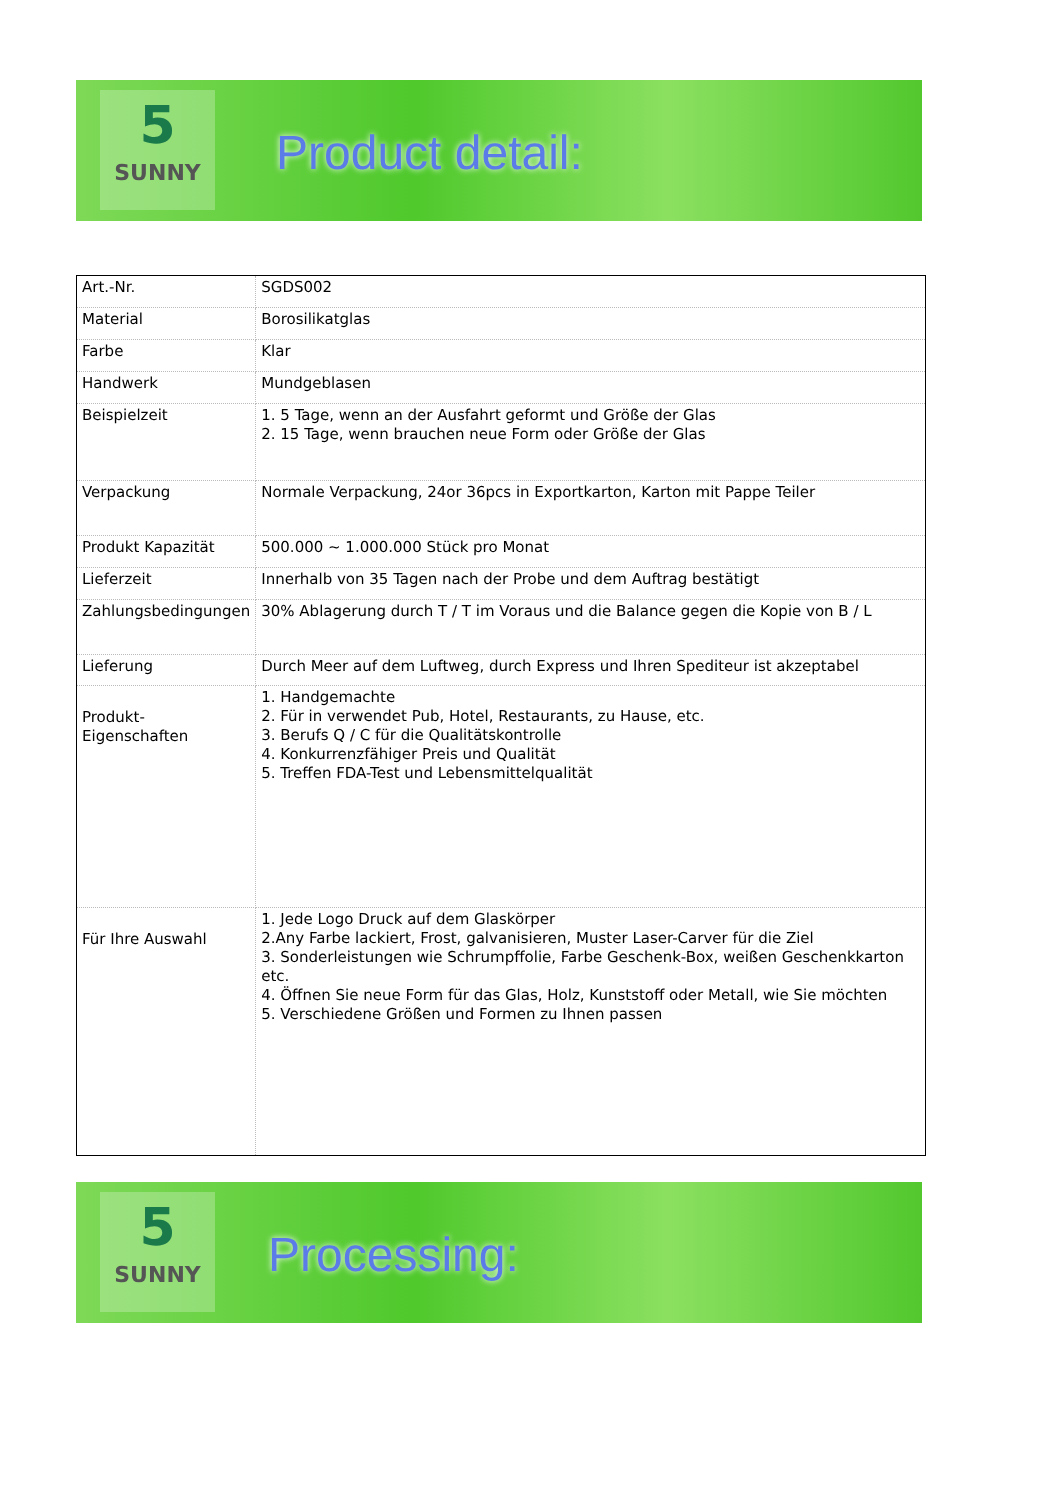5
SUNNY
Product detail:
| Art.-Nr. | SGDS002 |
| Material | Borosilikatglas |
| Farbe | Klar |
| Handwerk | Mundgeblasen |
| Beispielzeit | 1. 5 Tage, wenn an der Ausfahrt geformt und Größe der Glas 2. 15 Tage, wenn brauchen neue Form oder Größe der Glas |
| Verpackung | Normale Verpackung, 24or 36pcs in Exportkarton, Karton mit Pappe Teiler |
| Produkt Kapazität | 500.000 ~ 1.000.000 Stück pro Monat |
| Lieferzeit | Innerhalb von 35 Tagen nach der Probe und dem Auftrag bestätigt |
| Zahlungsbedingungen | 30% Ablagerung durch T / T im Voraus und die Balance gegen die Kopie von B / L |
| Lieferung | Durch Meer auf dem Luftweg, durch Express und Ihren Spediteur ist akzeptabel |
| Produkt-Eigenschaften | 1. Handgemachte 2. Für in verwendet Pub, Hotel, Restaurants, zu Hause, etc. 3. Berufs Q / C für die Qualitätskontrolle 4. Konkurrenzfähiger Preis und Qualität 5. Treffen FDA-Test und Lebensmittelqualität |
| Für Ihre Auswahl | 1. Jede Logo Druck auf dem Glaskörper 2.Any Farbe lackiert, Frost, galvanisieren, Muster Laser-Carver für die Ziel 3. Sonderleistungen wie Schrumpffolie, Farbe Geschenk-Box, weißen Geschenkkarton etc. 4. Öffnen Sie neue Form für das Glas, Holz, Kunststoff oder Metall, wie Sie möchten 5. Verschiedene Größen und Formen zu Ihnen passen |
5
SUNNY
Processing: